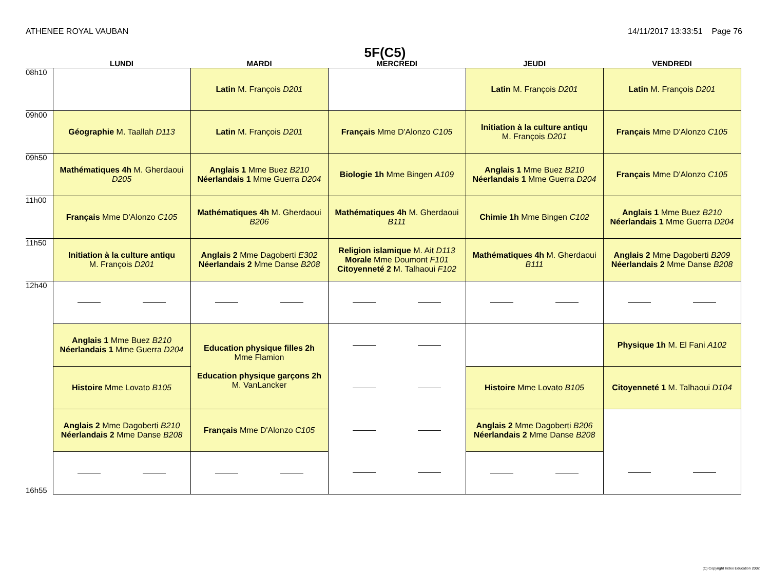ATHENEE ROYAL VAUBAN 14/11/2017 13:33:51 Page 76
5F(C5)
| | LUNDI | MARDI | MERCREDI | JEUDI | VENDREDI |
| --- | --- | --- | --- | --- | --- |
| 08h10 | | Latin M. François D201 | | Latin M. François D201 | Latin M. François D201 |
| 09h00 | Géographie M. Taallah D113 | Latin M. François D201 | Français Mme D'Alonzo C105 | Initiation à la culture antiqu M. François D201 | Français Mme D'Alonzo C105 |
| 09h50 | Mathématiques 4h M. Gherdaoui D205 | Anglais 1 Mme Buez B210 Néerlandais 1 Mme Guerra D204 | Biologie 1h Mme Bingen A109 | Anglais 1 Mme Buez B210 Néerlandais 1 Mme Guerra D204 | Français Mme D'Alonzo C105 |
| 11h00 | Français Mme D'Alonzo C105 | Mathématiques 4h M. Gherdaoui B206 | Mathématiques 4h M. Gherdaoui B111 | Chimie 1h Mme Bingen C102 | Anglais 1 Mme Buez B210 Néerlandais 1 Mme Guerra D204 |
| 11h50 | Initiation à la culture antiqu M. François D201 | Anglais 2 Mme Dagoberti E302 Néerlandais 2 Mme Danse B208 | Religion islamique M. Ait D113 Morale Mme Doumont F101 Citoyenneté 2 M. Talhaoui F102 | Mathématiques 4h M. Gherdaoui B111 | Anglais 2 Mme Dagoberti B209 Néerlandais 2 Mme Danse B208 |
| 12h40 | | | | | |
| | Anglais 1 Mme Buez B210 Néerlandais 1 Mme Guerra D204 | Education physique filles 2h Mme Flamion Education physique garçons 2h M. VanLancker | | | Physique 1h M. El Fani A102 |
| | Histoire Mme Lovato B105 | | | Histoire Mme Lovato B105 | Citoyenneté 1 M. Talhaoui D104 |
| | Anglais 2 Mme Dagoberti B210 Néerlandais 2 Mme Danse B208 | Français Mme D'Alonzo C105 | | Anglais 2 Mme Dagoberti B206 Néerlandais 2 Mme Danse B208 | |
| 16h55 | | | | | |
(C) Copyright Index Education 2002